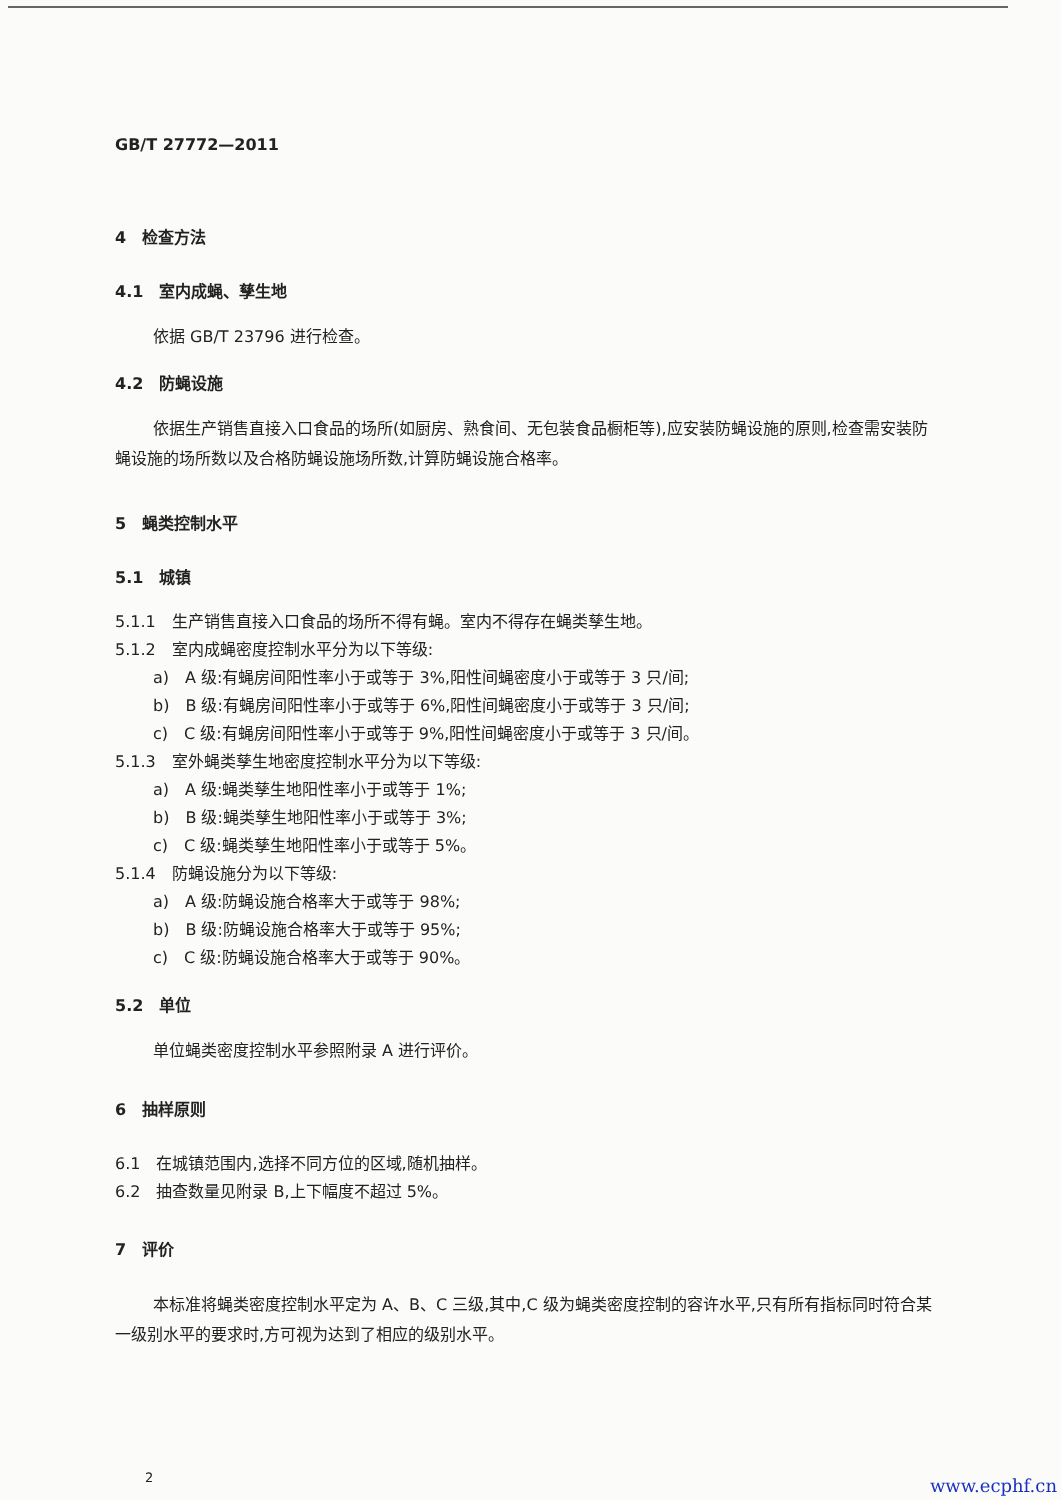GB/T 27772—2011
4　检查方法
4.1　室内成蝇、孳生地
依据 GB/T 23796 进行检查。
4.2　防蝇设施
依据生产销售直接入口食品的场所(如厨房、熟食间、无包装食品橱柜等),应安装防蝇设施的原则,检查需安装防蝇设施的场所数以及合格防蝇设施场所数,计算防蝇设施合格率。
5　蝇类控制水平
5.1　城镇
5.1.1　生产销售直接入口食品的场所不得有蝇。室内不得存在蝇类孳生地。
5.1.2　室内成蝇密度控制水平分为以下等级:
a)　A 级:有蝇房间阳性率小于或等于 3%,阳性间蝇密度小于或等于 3 只/间;
b)　B 级:有蝇房间阳性率小于或等于 6%,阳性间蝇密度小于或等于 3 只/间;
c)　C 级:有蝇房间阳性率小于或等于 9%,阳性间蝇密度小于或等于 3 只/间。
5.1.3　室外蝇类孳生地密度控制水平分为以下等级:
a)　A 级:蝇类孳生地阳性率小于或等于 1%;
b)　B 级:蝇类孳生地阳性率小于或等于 3%;
c)　C 级:蝇类孳生地阳性率小于或等于 5%。
5.1.4　防蝇设施分为以下等级:
a)　A 级:防蝇设施合格率大于或等于 98%;
b)　B 级:防蝇设施合格率大于或等于 95%;
c)　C 级:防蝇设施合格率大于或等于 90%。
5.2　单位
单位蝇类密度控制水平参照附录 A 进行评价。
6　抽样原则
6.1　在城镇范围内,选择不同方位的区域,随机抽样。
6.2　抽查数量见附录 B,上下幅度不超过 5%。
7　评价
本标准将蝇类密度控制水平定为 A、B、C 三级,其中,C 级为蝇类密度控制的容许水平,只有所有指标同时符合某一级别水平的要求时,方可视为达到了相应的级别水平。
2
www.ecphf.cn